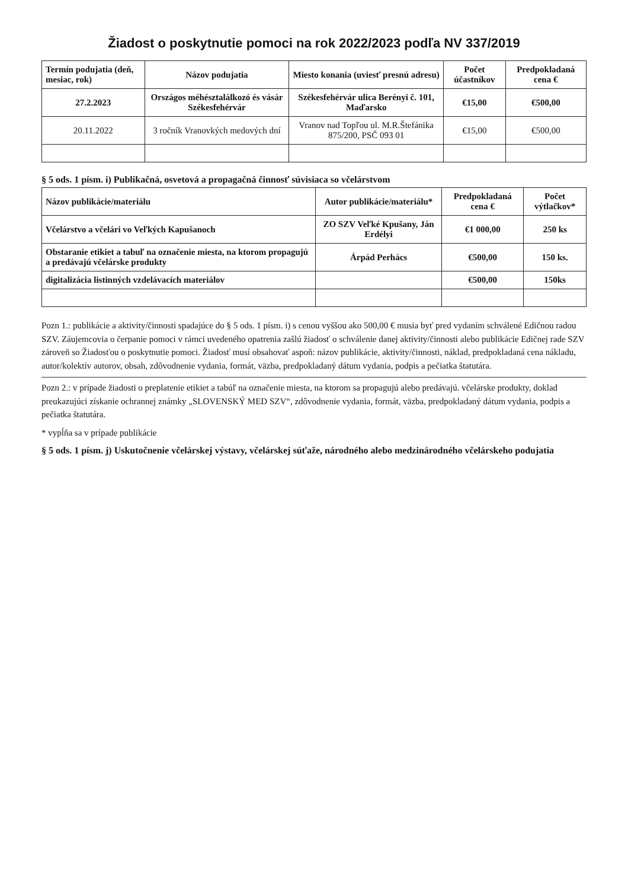Žiadost o poskytnutie pomoci na rok 2022/2023 podľa NV 337/2019
| Termín podujatia (deň, mesiac, rok) | Názov podujatia | Miesto konania (uviesť presnú adresu) | Počet účastníkov | Predpokladaná cena € |
| --- | --- | --- | --- | --- |
| 27.2.2023 | Országos méhésztalálkozó és vásár Székesfehérvár | Székesfehérvár ulica Berényi č. 101, Maďarsko | €15,00 | €500,00 |
| 20.11.2022 | 3 ročník Vranovkých medových dní | Vranov nad Topľou ul. M.R.Štefánika 875/200, PSČ 093 01 | €15,00 | €500,00 |
§ 5 ods. 1 písm. i) Publikačná, osvetová a propagačná činnosť súvisiaca so včelárstvom
| Názov publikácie/materiálu | Autor publikácie/materiálu* | Predpokladaná cena € | Počet výtlačkov* |
| --- | --- | --- | --- |
| Včelárstvo a včelári vo Veľkých Kapušanoch | ZO SZV Veľké Kpušany, Ján Erdélyi | €1 000,00 | 250 ks |
| Obstaranie etikiet a tabuľ na označenie miesta, na ktorom propagujú a predávajú včelárske produkty | Árpád Perhács | €500,00 | 150 ks. |
| digitalizácia listinných vzdelávacích materiálov | | €500,00 | 150ks |
Pozn 1.: publikácie a aktivity/činnosti spadajúce do § 5 ods. 1 písm. i) s cenou vyššou ako 500,00 € musia byť pred vydaním schválené Edičnou radou SZV. Záujemcovia o čerpanie pomoci v rámci uvedeného opatrenia zašlú žiadosť o schválenie danej aktivity/činnosti alebo publikácie Edičnej rade SZV zároveň so Žiadosťou o poskytnutie pomoci. Žiadosť musí obsahovať aspoň: názov publikácie, aktivity/činnosti, náklad, predpokladaná cena nákladu, autor/kolektív autorov, obsah, zdôvodnenie vydania, formát, väzba, predpokladaný dátum vydania, podpis a pečiatka štatutára.
Pozn 2.: v prípade žiadosti o preplatenie etikiet a tabúľ na označenie miesta, na ktorom sa propagujú alebo predávajú. včelárske produkty, doklad preukazujúci získanie ochrannej známky „SLOVENSKÝ MED SZV“, zdôvodnenie vydania, formát, väzba, predpokladaný dátum vydania, podpis a pečiatka štatutára.
* vypĺňa sa v prípade publikácie
§ 5 ods. 1 písm. j) Uskutočnenie včelárskej výstavy, včelárskej súťaže, národného alebo medzinárodného včelárskeho podujatia